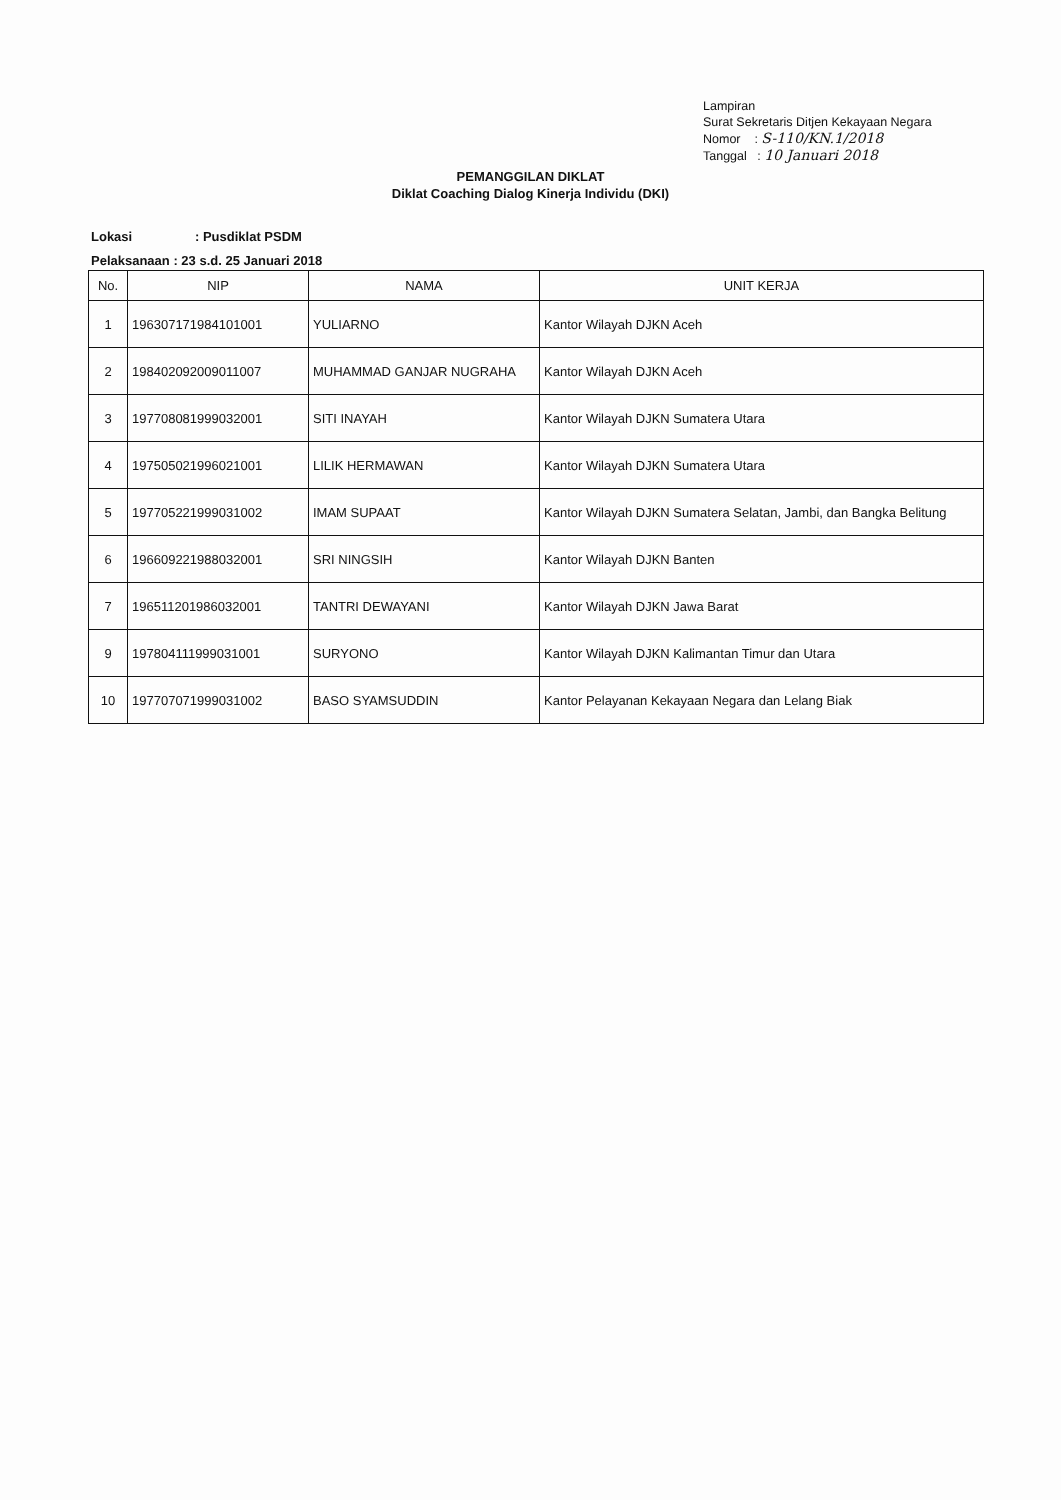Lampiran
Surat Sekretaris Ditjen Kekayaan Negara
Nomor : S-110/KN.1/2018
Tanggal : 10 Januari 2018
PEMANGGILAN DIKLAT
Diklat Coaching Dialog Kinerja Individu (DKI)
Lokasi: Pusdiklat PSDM
Pelaksanaan : 23 s.d. 25 Januari 2018
| No. | NIP | NAMA | UNIT KERJA |
| --- | --- | --- | --- |
| 1 | 196307171984101001 | YULIARNO | Kantor Wilayah DJKN Aceh |
| 2 | 198402092009011007 | MUHAMMAD GANJAR NUGRAHA | Kantor Wilayah DJKN Aceh |
| 3 | 197708081999032001 | SITI INAYAH | Kantor Wilayah DJKN Sumatera Utara |
| 4 | 197505021996021001 | LILIK HERMAWAN | Kantor Wilayah DJKN Sumatera Utara |
| 5 | 197705221999031002 | IMAM SUPAAT | Kantor Wilayah DJKN Sumatera Selatan, Jambi, dan Bangka Belitung |
| 6 | 196609221988032001 | SRI NINGSIH | Kantor Wilayah DJKN Banten |
| 7 | 196511201986032001 | TANTRI DEWAYANI | Kantor Wilayah DJKN Jawa Barat |
| 9 | 197804111999031001 | SURYONO | Kantor Wilayah DJKN Kalimantan Timur dan Utara |
| 10 | 197707071999031002 | BASO SYAMSUDDIN | Kantor Pelayanan Kekayaan Negara dan Lelang Biak |